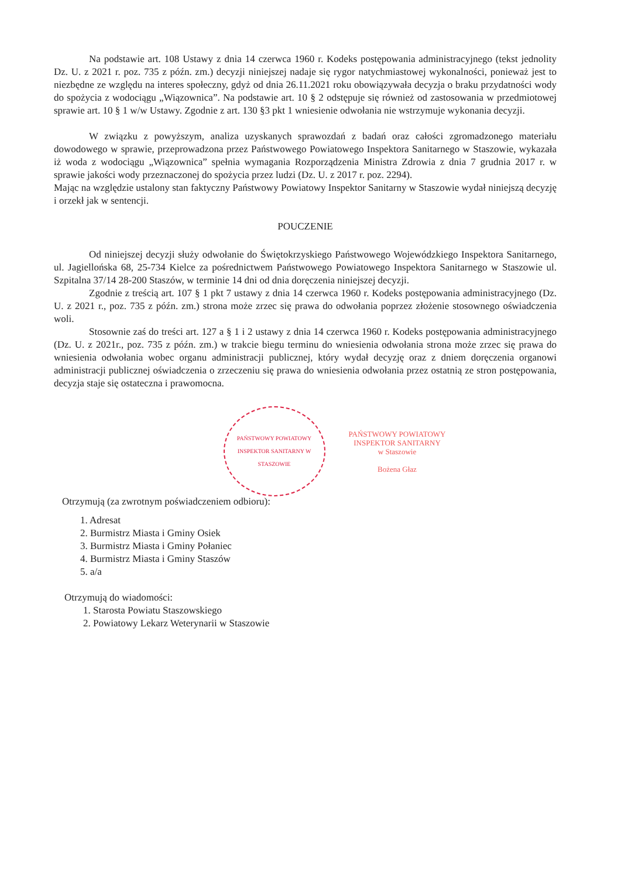Na podstawie art. 108 Ustawy z dnia 14 czerwca 1960 r. Kodeks postępowania administracyjnego (tekst jednolity Dz. U. z 2021 r. poz. 735 z późn. zm.) decyzji niniejszej nadaje się rygor natychmiastowej wykonalności, ponieważ jest to niezbędne ze względu na interes społeczny, gdyż od dnia 26.11.2021 roku obowiązywała decyzja o braku przydatności wody do spożycia z wodociągu „Wiązownica”. Na podstawie art. 10 § 2 odstępuje się również od zastosowania w przedmiotowej sprawie art. 10 § 1 w/w Ustawy. Zgodnie z art. 130 §3 pkt 1 wniesienie odwołania nie wstrzymuje wykonania decyzji.
W związku z powyższym, analiza uzyskanych sprawozdań z badań oraz całości zgromadzonego materiału dowodowego w sprawie, przeprowadzona przez Państwowego Powiatowego Inspektora Sanitarnego w Staszowie, wykazała iż woda z wodociągu „Wiązownica” spełnia wymagania Rozporządzenia Ministra Zdrowia z dnia 7 grudnia 2017 r. w sprawie jakości wody przeznaczonej do spożycia przez ludzi (Dz. U. z 2017 r. poz. 2294).
Mając na względzie ustalony stan faktyczny Państwowy Powiatowy Inspektor Sanitarny w Staszowie wydał niniejszą decyzję i orzekł jak w sentencji.
POUCZENIE
Od niniejszej decyzji służy odwołanie do Świętokrzyskiego Państwowego Wojewódzkiego Inspektora Sanitarnego, ul. Jagiellońska 68, 25-734 Kielce za pośrednictwem Państwowego Powiatowego Inspektora Sanitarnego w Staszowie ul. Szpitalna 37/14 28-200 Staszów, w terminie 14 dni od dnia doręczenia niniejszej decyzji.
Zgodnie z treścią art. 107 § 1 pkt 7 ustawy z dnia 14 czerwca 1960 r. Kodeks postępowania administracyjnego (Dz. U. z 2021 r., poz. 735 z późn. zm.) strona może zrzec się prawa do odwołania poprzez złożenie stosownego oświadczenia woli.
Stosownie zaś do treści art. 127 a § 1 i 2 ustawy z dnia 14 czerwca 1960 r. Kodeks postępowania administracyjnego (Dz. U. z 2021r., poz. 735 z późn. zm.) w trakcie biegu terminu do wniesienia odwołania strona może zrzec się prawa do wniesienia odwołania wobec organu administracji publicznej, który wydał decyzję oraz z dniem doręczenia organowi administracji publicznej oświadczenia o zrzeczeniu się prawa do wniesienia odwołania przez ostatnią ze stron postępowania, decyzja staje się ostateczna i prawomocna.
PAŃSTWOWY POWIATOWY INSPEKTOR SANITARNY W STASZOWIE
PAŃSTWOWY POWIATOWY
INSPEKTOR SANITARNY
w Staszowie
Bożena Głaz
Otrzymują (za zwrotnym poświadczeniem odbioru):
1. Adresat
2. Burmistrz Miasta i Gminy Osiek
3. Burmistrz Miasta i Gminy Połaniec
4. Burmistrz Miasta i Gminy Staszów
5. a/a
Otrzymują do wiadomości:
1. Starosta Powiatu Staszowskiego
2. Powiatowy Lekarz Weterynarii w Staszowie